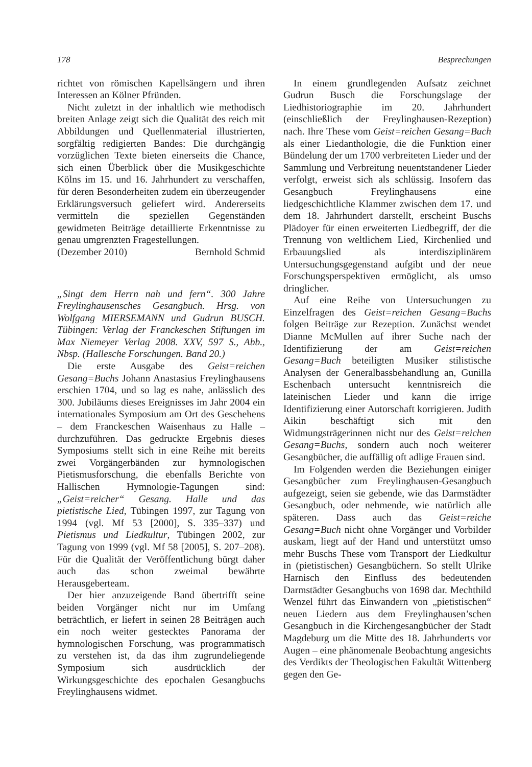178 Besprechungen
richtet von römischen Kapellsängern und ihren Interessen an Kölner Pfründen.
Nicht zuletzt in der inhaltlich wie methodisch breiten Anlage zeigt sich die Qualität des reich mit Abbildungen und Quellenmaterial illustrierten, sorgfältig redigierten Bandes: Die durchgängig vorzüglichen Texte bieten einerseits die Chance, sich einen Überblick über die Musikgeschichte Kölns im 15. und 16. Jahrhundert zu verschaffen, für deren Besonderheiten zudem ein überzeugender Erklärungsversuch geliefert wird. Andererseits vermitteln die speziellen Gegenständen gewidmeten Beiträge detaillierte Erkenntnisse zu genau umgrenzten Fragestellungen.
(Dezember 2010) Bernhold Schmid
„Singt dem Herrn nah und fern“. 300 Jahre Freylinghausensches Gesangbuch. Hrsg. von Wolfgang MIERSEMANN und Gudrun BUSCH. Tübingen: Verlag der Franckeschen Stiftungen im Max Niemeyer Verlag 2008. XXV, 597 S., Abb., Nbsp. (Hallesche Forschungen. Band 20.)
Die erste Ausgabe des Geist=reichen Gesang=Buchs Johann Anastasius Freylinghausens erschien 1704, und so lag es nahe, anlässlich des 300. Jubiläums dieses Ereignisses im Jahr 2004 ein internationales Symposium am Ort des Geschehens – dem Franckeschen Waisenhaus zu Halle – durchzuführen. Das gedruckte Ergebnis dieses Symposiums stellt sich in eine Reihe mit bereits zwei Vorgängerbänden zur hymnologischen Pietismusforschung, die ebenfalls Berichte von Hallischen Hymnologie-Tagungen sind: „Geist=reicher“ Gesang. Halle und das pietistische Lied, Tübingen 1997, zur Tagung von 1994 (vgl. Mf 53 [2000], S. 335–337) und Pietismus und Liedkultur, Tübingen 2002, zur Tagung von 1999 (vgl. Mf 58 [2005], S. 207–208). Für die Qualität der Veröffentlichung bürgt daher auch das schon zweimal bewährte Herausgeberteam.
Der hier anzuzeigende Band übertrifft seine beiden Vorgänger nicht nur im Umfang beträchtlich, er liefert in seinen 28 Beiträgen auch ein noch weiter gestecktes Panorama der hymnologischen Forschung, was programmatisch zu verstehen ist, da das ihm zugrundeliegende Symposium sich ausdrücklich der Wirkungsgeschichte des epochalen Gesangbuchs Freylinghausens widmet.
In einem grundlegenden Aufsatz zeichnet Gudrun Busch die Forschungslage der Liedhistoriographie im 20. Jahrhundert (einschließlich der Freylinghausen-Rezeption) nach. Ihre These vom Geist=reichen Gesang=Buch als einer Liedanthologie, die die Funktion einer Bündelung der um 1700 verbreiteten Lieder und der Sammlung und Verbreitung neuentstandener Lieder verfolgt, erweist sich als schlüssig. Insofern das Gesangbuch Freylinghausens eine liedgeschichtliche Klammer zwischen dem 17. und dem 18. Jahrhundert darstellt, erscheint Buschs Plädoyer für einen erweiterten Liedbegriff, der die Trennung von weltlichem Lied, Kirchenlied und Erbauungslied als interdisziplinärem Untersuchungsgegenstand aufgibt und der neue Forschungsperspektiven ermöglicht, als umso dringlicher.
Auf eine Reihe von Untersuchungen zu Einzelfragen des Geist=reichen Gesang=Buchs folgen Beiträge zur Rezeption. Zunächst wendet Dianne McMullen auf ihrer Suche nach der Identifizierung der am Geist=reichen Gesang=Buch beteiligten Musiker stilistische Analysen der Generalbassbehandlung an, Gunilla Eschenbach untersucht kenntnisreich die lateinischen Lieder und kann die irrige Identifizierung einer Autorschaft korrigieren. Judith Aikin beschäftigt sich mit den Widmungsträgerinnen nicht nur des Geist=reichen Gesang=Buchs, sondern auch noch weiterer Gesangbücher, die auffällig oft adlige Frauen sind.
Im Folgenden werden die Beziehungen einiger Gesangbücher zum Freylinghausen-Gesangbuch aufgezeigt, seien sie gebende, wie das Darmstädter Gesangbuch, oder nehmende, wie natürlich alle späteren. Dass auch das Geist=reiche Gesang=Buch nicht ohne Vorgänger und Vorbilder auskam, liegt auf der Hand und unterstützt umso mehr Buschs These vom Transport der Liedkultur in (pietistischen) Gesangbüchern. So stellt Ulrike Harnisch den Einfluss des bedeutenden Darmstädter Gesangbuchs von 1698 dar. Mechthild Wenzel führt das Einwandern von „pietistischen“ neuen Liedern aus dem Freylinghausen’schen Gesangbuch in die Kirchengesangbücher der Stadt Magdeburg um die Mitte des 18. Jahrhunderts vor Augen – eine phänomenale Beobachtung angesichts des Verdikts der Theologischen Fakultät Wittenberg gegen den Ge-